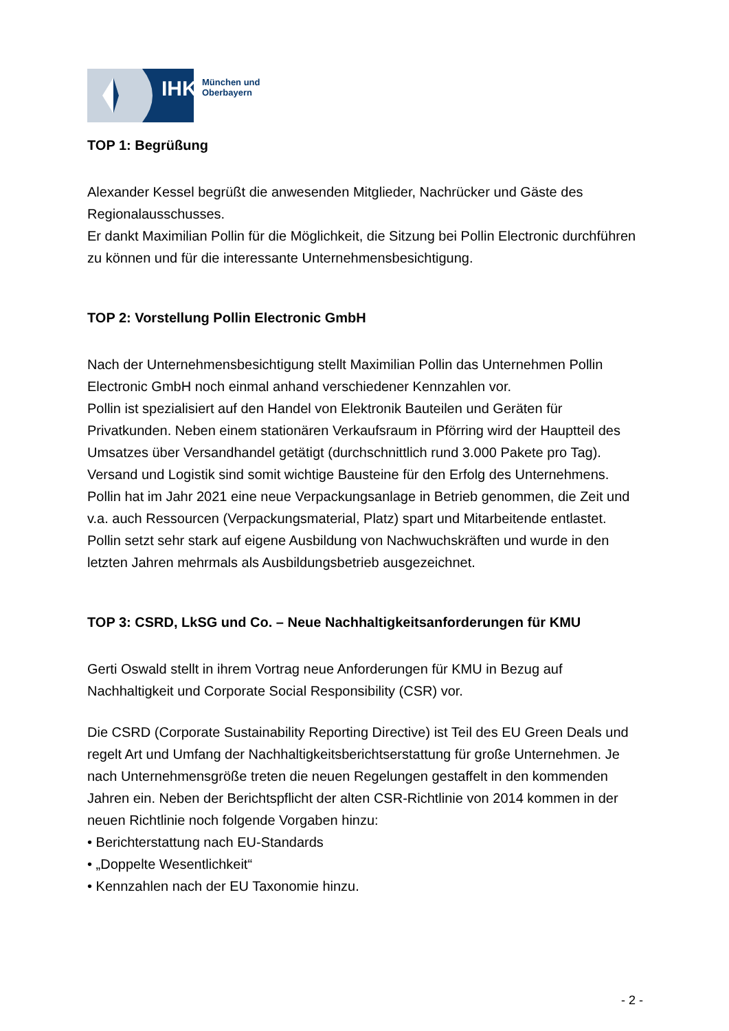IHK
München und
Oberbayern
TOP 1: Begrüßung
Alexander Kessel begrüßt die anwesenden Mitglieder, Nachrücker und Gäste des Regionalausschusses.
Er dankt Maximilian Pollin für die Möglichkeit, die Sitzung bei Pollin Electronic durchführen zu können und für die interessante Unternehmensbesichtigung.
TOP 2: Vorstellung Pollin Electronic GmbH
Nach der Unternehmensbesichtigung stellt Maximilian Pollin das Unternehmen Pollin Electronic GmbH noch einmal anhand verschiedener Kennzahlen vor.
Pollin ist spezialisiert auf den Handel von Elektronik Bauteilen und Geräten für Privatkunden. Neben einem stationären Verkaufsraum in Pförring wird der Hauptteil des Umsatzes über Versandhandel getätigt (durchschnittlich rund 3.000 Pakete pro Tag). Versand und Logistik sind somit wichtige Bausteine für den Erfolg des Unternehmens.
Pollin hat im Jahr 2021 eine neue Verpackungsanlage in Betrieb genommen, die Zeit und v.a. auch Ressourcen (Verpackungsmaterial, Platz) spart und Mitarbeitende entlastet.
Pollin setzt sehr stark auf eigene Ausbildung von Nachwuchskräften und wurde in den letzten Jahren mehrmals als Ausbildungsbetrieb ausgezeichnet.
TOP 3: CSRD, LkSG und Co. – Neue Nachhaltigkeitsanforderungen für KMU
Gerti Oswald stellt in ihrem Vortrag neue Anforderungen für KMU in Bezug auf Nachhaltigkeit und Corporate Social Responsibility (CSR) vor.
Die CSRD (Corporate Sustainability Reporting Directive) ist Teil des EU Green Deals und regelt Art und Umfang der Nachhaltigkeitsberichtserstattung für große Unternehmen. Je nach Unternehmensgröße treten die neuen Regelungen gestaffelt in den kommenden Jahren ein. Neben der Berichtspflicht der alten CSR-Richtlinie von 2014 kommen in der neuen Richtlinie noch folgende Vorgaben hinzu:
• Berichterstattung nach EU-Standards
• „Doppelte Wesentlichkeit“
• Kennzahlen nach der EU Taxonomie hinzu.
- 2 -